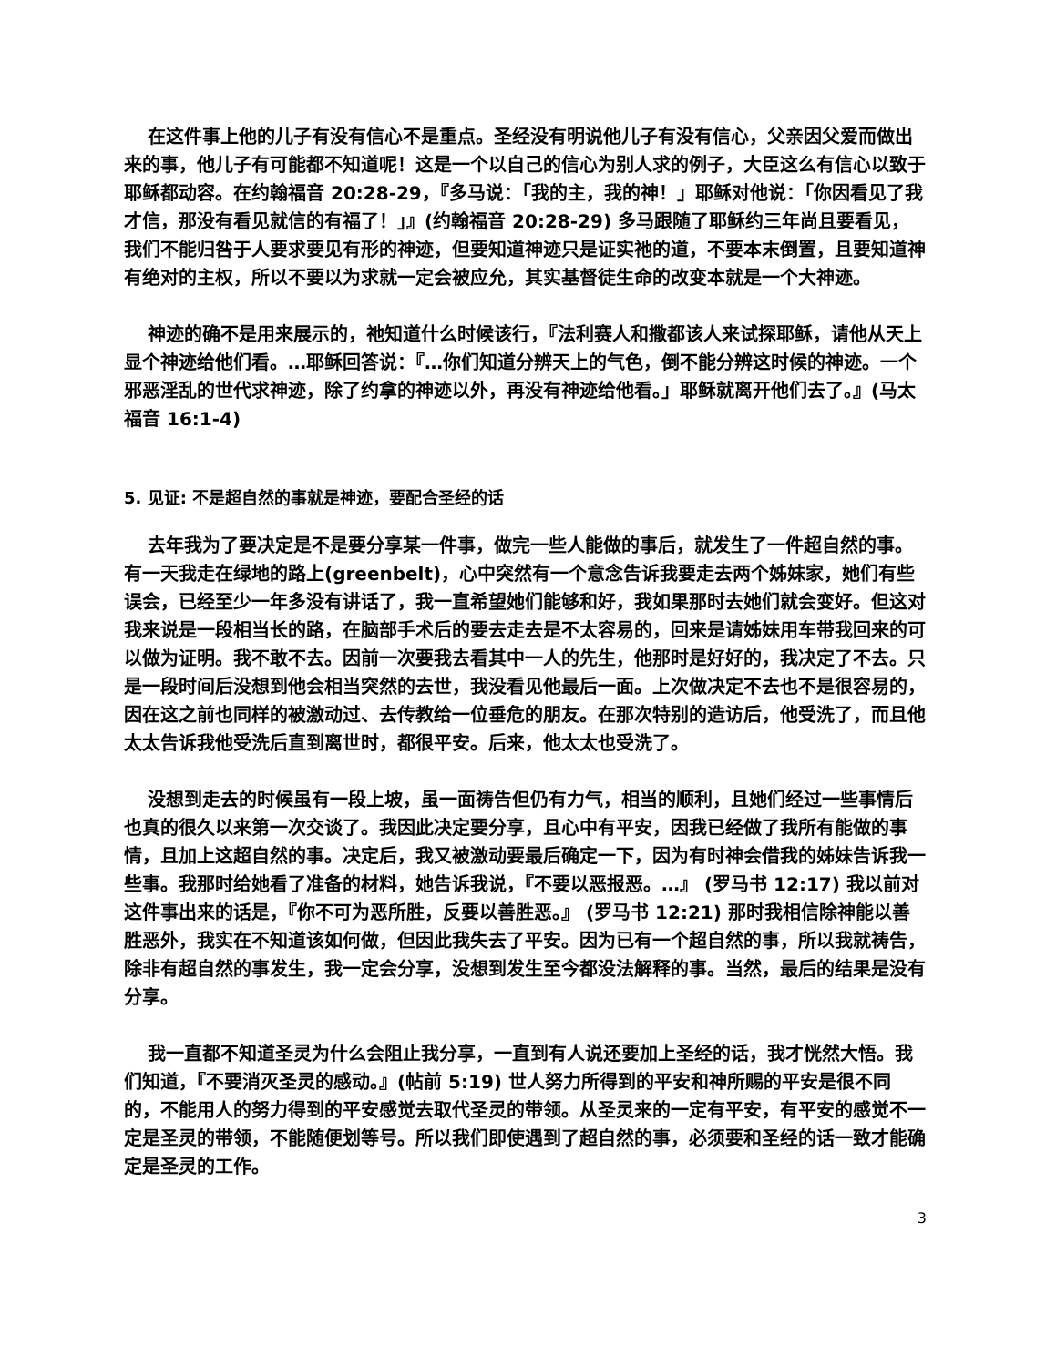在这件事上他的儿子有没有信心不是重点。圣经没有明说他儿子有没有信心，父亲因父爱而做出来的事，他儿子有可能都不知道呢！这是一个以自己的信心为别人求的例子，大臣这么有信心以致于耶稣都动容。在约翰福音 20:28-29，『多马说：「我的主，我的神！」耶稣对他说：「你因看见了我才信，那没有看见就信的有福了！」』(约翰福音 20:28-29) 多马跟随了耶稣约三年尚且要看见，我们不能归咎于人要求要见有形的神迹，但要知道神迹只是证实祂的道，不要本末倒置，且要知道神有绝对的主权，所以不要以为求就一定会被应允，其实基督徒生命的改变本就是一个大神迹。
神迹的确不是用来展示的，祂知道什么时候该行，『法利赛人和撒都该人来试探耶稣，请他从天上显个神迹给他们看。…耶稣回答说：『…你们知道分辨天上的气色，倒不能分辨这时候的神迹。一个邪恶淫乱的世代求神迹，除了约拿的神迹以外，再没有神迹给他看。」耶稣就离开他们去了。』(马太福音 16:1-4)
5. 见证: 不是超自然的事就是神迹，要配合圣经的话
去年我为了要决定是不是要分享某一件事，做完一些人能做的事后，就发生了一件超自然的事。有一天我走在绿地的路上(greenbelt)，心中突然有一个意念告诉我要走去两个姊妹家，她们有些误会，已经至少一年多没有讲话了，我一直希望她们能够和好，我如果那时去她们就会变好。但这对我来说是一段相当长的路，在脑部手术后的要去走去是不太容易的，回来是请姊妹用车带我回来的可以做为证明。我不敢不去。因前一次要我去看其中一人的先生，他那时是好好的，我决定了不去。只是一段时间后没想到他会相当突然的去世，我没看见他最后一面。上次做决定不去也不是很容易的，因在这之前也同样的被激动过、去传教给一位垂危的朋友。在那次特别的造访后，他受洗了，而且他太太告诉我他受洗后直到离世时，都很平安。后来，他太太也受洗了。
没想到走去的时候虽有一段上坡，虽一面祷告但仍有力气，相当的顺利，且她们经过一些事情后也真的很久以来第一次交谈了。我因此决定要分享，且心中有平安，因我已经做了我所有能做的事情，且加上这超自然的事。决定后，我又被激动要最后确定一下，因为有时神会借我的姊妹告诉我一些事。我那时给她看了准备的材料，她告诉我说，『不要以恶报恶。…』 (罗马书 12:17) 我以前对这件事出来的话是，『你不可为恶所胜，反要以善胜恶。』 (罗马书 12:21) 那时我相信除神能以善胜恶外，我实在不知道该如何做，但因此我失去了平安。因为已有一个超自然的事，所以我就祷告，除非有超自然的事发生，我一定会分享，没想到发生至今都没法解释的事。当然，最后的结果是没有分享。
我一直都不知道圣灵为什么会阻止我分享，一直到有人说还要加上圣经的话，我才恍然大悟。我们知道，『不要消灭圣灵的感动。』(帖前 5:19) 世人努力所得到的平安和神所赐的平安是很不同的，不能用人的努力得到的平安感觉去取代圣灵的带领。从圣灵来的一定有平安，有平安的感觉不一定是圣灵的带领，不能随便划等号。所以我们即使遇到了超自然的事，必须要和圣经的话一致才能确定是圣灵的工作。
3